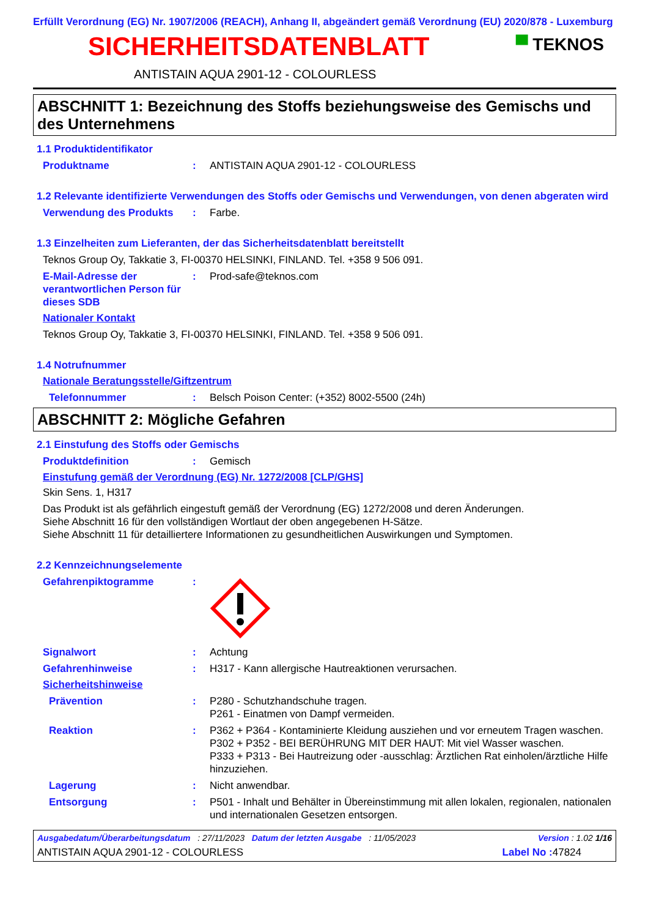Erfüllt Verordnung (EG) Nr. 1907/2006 (REACH), Anhang II, abgeändert gemäß Verordnung (EU) 2020/878 - Luxemburg
SICHERHEITSDATENBLATT
▀ TEKNOS
ANTISTAIN AQUA 2901-12 - COLOURLESS
ABSCHNITT 1: Bezeichnung des Stoffs beziehungsweise des Gemischs und des Unternehmens
1.1 Produktidentifikator
Produktname : ANTISTAIN AQUA 2901-12 - COLOURLESS
1.2 Relevante identifizierte Verwendungen des Stoffs oder Gemischs und Verwendungen, von denen abgeraten wird
Verwendung des Produkts : Farbe.
1.3 Einzelheiten zum Lieferanten, der das Sicherheitsdatenblatt bereitstellt
Teknos Group Oy, Takkatie 3, FI-00370 HELSINKI, FINLAND. Tel. +358 9 506 091.
E-Mail-Adresse der verantwortlichen Person für dieses SDB
: Prod-safe@teknos.com
Nationaler Kontakt
Teknos Group Oy, Takkatie 3, FI-00370 HELSINKI, FINLAND. Tel. +358 9 506 091.
1.4 Notrufnummer
Nationale Beratungsstelle/Giftzentrum
Telefonnummer : Belsch Poison Center: (+352) 8002-5500 (24h)
ABSCHNITT 2: Mögliche Gefahren
2.1 Einstufung des Stoffs oder Gemischs
Produktdefinition : Gemisch
Einstufung gemäß der Verordnung (EG) Nr. 1272/2008 [CLP/GHS]
Skin Sens. 1, H317
Das Produkt ist als gefährlich eingestuft gemäß der Verordnung (EG) 1272/2008 und deren Änderungen.
Siehe Abschnitt 16 für den vollständigen Wortlaut der oben angegebenen H-Sätze.
Siehe Abschnitt 11 für detailliertere Informationen zu gesundheitlichen Auswirkungen und Symptomen.
2.2 Kennzeichnungselemente
Gefahrenpiktogramme :
Signalwort : Achtung
Gefahrenhinweise : H317 - Kann allergische Hautreaktionen verursachen.
Sicherheitshinweise
Prävention : P280 - Schutzhandschuhe tragen.
P261 - Einatmen von Dampf vermeiden.
Reaktion : P362 + P364 - Kontaminierte Kleidung ausziehen und vor erneutem Tragen waschen.
P302 + P352 - BEI BERÜHRUNG MIT DER HAUT: Mit viel Wasser waschen.
P333 + P313 - Bei Hautreizung oder -ausschlag: Ärztlichen Rat einholen/ärztliche Hilfe hinzuziehen.
Lagerung : Nicht anwendbar.
Entsorgung : P501 - Inhalt und Behälter in Übereinstimmung mit allen lokalen, regionalen, nationalen und internationalen Gesetzen entsorgen.
Ausgabedatum/Überarbeitungsdatum : 27/11/2023 Datum der letzten Ausgabe : 11/05/2023 Version : 1.02 1/16
ANTISTAIN AQUA 2901-12 - COLOURLESS Label No : 47824